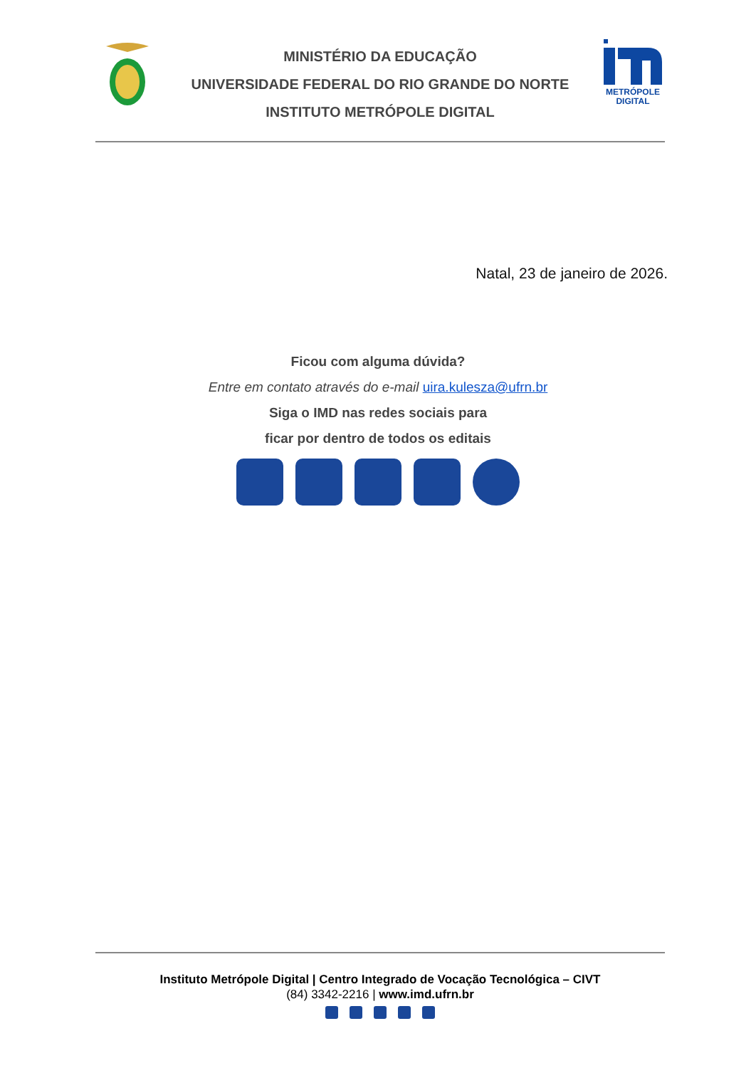MINISTÉRIO DA EDUCAÇÃO
UNIVERSIDADE FEDERAL DO RIO GRANDE DO NORTE
INSTITUTO METRÓPOLE DIGITAL
METRÓPOLE
DIGITAL
Natal, 23 de janeiro de 2026.
Ficou com alguma dúvida?
Entre em contato através do e-mail uira.kulesza@ufrn.br
Siga o IMD nas redes sociais para
ficar por dentro de todos os editais
Instituto Metrópole Digital | Centro Integrado de Vocação Tecnológica – CIVT
(84) 3342-2216 | www.imd.ufrn.br